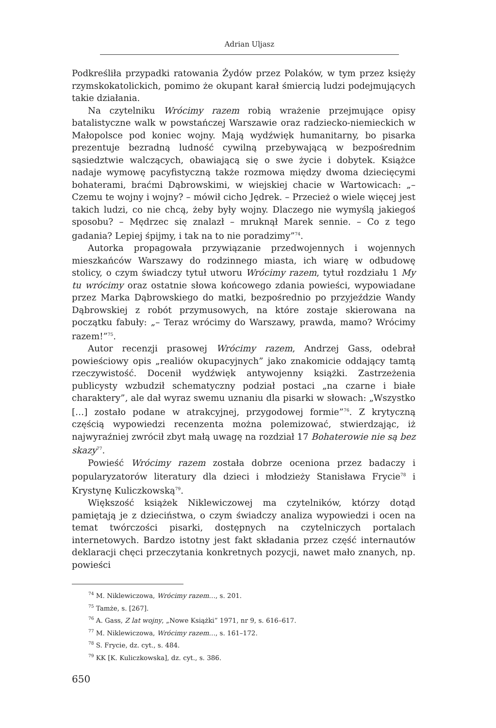Adrian Uljasz
Podkreśliła przypadki ratowania Żydów przez Polaków, w tym przez księży rzymskokatolickich, pomimo że okupant karał śmiercią ludzi podejmujących takie działania.
Na czytelniku Wrócimy razem robią wrażenie przejmujące opisy batalistyczne walk w powstańczej Warszawie oraz radziecko-niemieckich w Małopolsce pod koniec wojny. Mają wydźwięk humanitarny, bo pisarka prezentuje bezradną ludność cywilną przebywającą w bezpośrednim sąsiedztwie walczących, obawiającą się o swe życie i dobytek. Książce nadaje wymowę pacyfistyczną także rozmowa między dwoma dziecięcymi bohaterami, braćmi Dąbrowskimi, w wiejskiej chacie w Wartowicach: „– Czemu te wojny i wojny? – mówił cicho Jędrek. – Przecież o wiele więcej jest takich ludzi, co nie chcą, żeby były wojny. Dlaczego nie wymyślą jakiegoś sposobu? – Mędrzec się znalazł – mruknął Marek sennie. – Co z tego gadania? Lepiej śpijmy, i tak na to nie poradzimy”<sup>74</sup>.
Autorka propagowała przywiązanie przedwojennych i wojennych mieszkańców Warszawy do rodzinnego miasta, ich wiarę w odbudowę stolicy, o czym świadczy tytuł utworu Wrócimy razem, tytuł rozdziału 1 My tu wrócimy oraz ostatnie słowa końcowego zdania powieści, wypowiadane przez Marka Dąbrowskiego do matki, bezpośrednio po przyjeździe Wandy Dąbrowskiej z robót przymusowych, na które zostaje skierowana na początku fabuły: „– Teraz wrócimy do Warszawy, prawda, mamo? Wrócimy razem!”<sup>75</sup>.
Autor recenzji prasowej Wrócimy razem, Andrzej Gass, odebrał powieściowy opis „realiów okupacyjnych” jako znakomicie oddający tamtą rzeczywistość. Docenił wydźwięk antywojenny książki. Zastrzeżenia publicysty wzbudził schematyczny podział postaci „na czarne i białe charaktery”, ale dał wyraz swemu uznaniu dla pisarki w słowach: „Wszystko […] zostało podane w atrakcyjnej, przygodowej formie”<sup>76</sup>. Z krytyczną częścią wypowiedzi recenzenta można polemizować, stwierdzając, iż najwyraźniej zwrócił zbyt małą uwagę na rozdział 17 Bohaterowie nie są bez skazy<sup>77</sup>.
Powieść Wrócimy razem została dobrze oceniona przez badaczy i popularyzatorów literatury dla dzieci i młodzieży Stanisława Frycie<sup>78</sup> i Krystynę Kuliczkowską<sup>79</sup>.
Większość książek Niklewiczowej ma czytelników, którzy dotąd pamiętają je z dzieciństwa, o czym świadczy analiza wypowiedzi i ocen na temat twórczości pisarki, dostępnych na czytelniczych portalach internetowych. Bardzo istotny jest fakt składania przez część internautów deklaracji chęci przeczytania konkretnych pozycji, nawet mało znanych, np. powieści
<sup>74</sup> M. Niklewiczowa, Wrócimy razem…, s. 201.
<sup>75</sup> Tamże, s. [267].
<sup>76</sup> A. Gass, Z lat wojny, „Nowe Książki” 1971, nr 9, s. 616–617.
<sup>77</sup> M. Niklewiczowa, Wrócimy razem…, s. 161–172.
<sup>78</sup> S. Frycie, dz. cyt., s. 484.
<sup>79</sup> KK [K. Kuliczkowska], dz. cyt., s. 386.
650